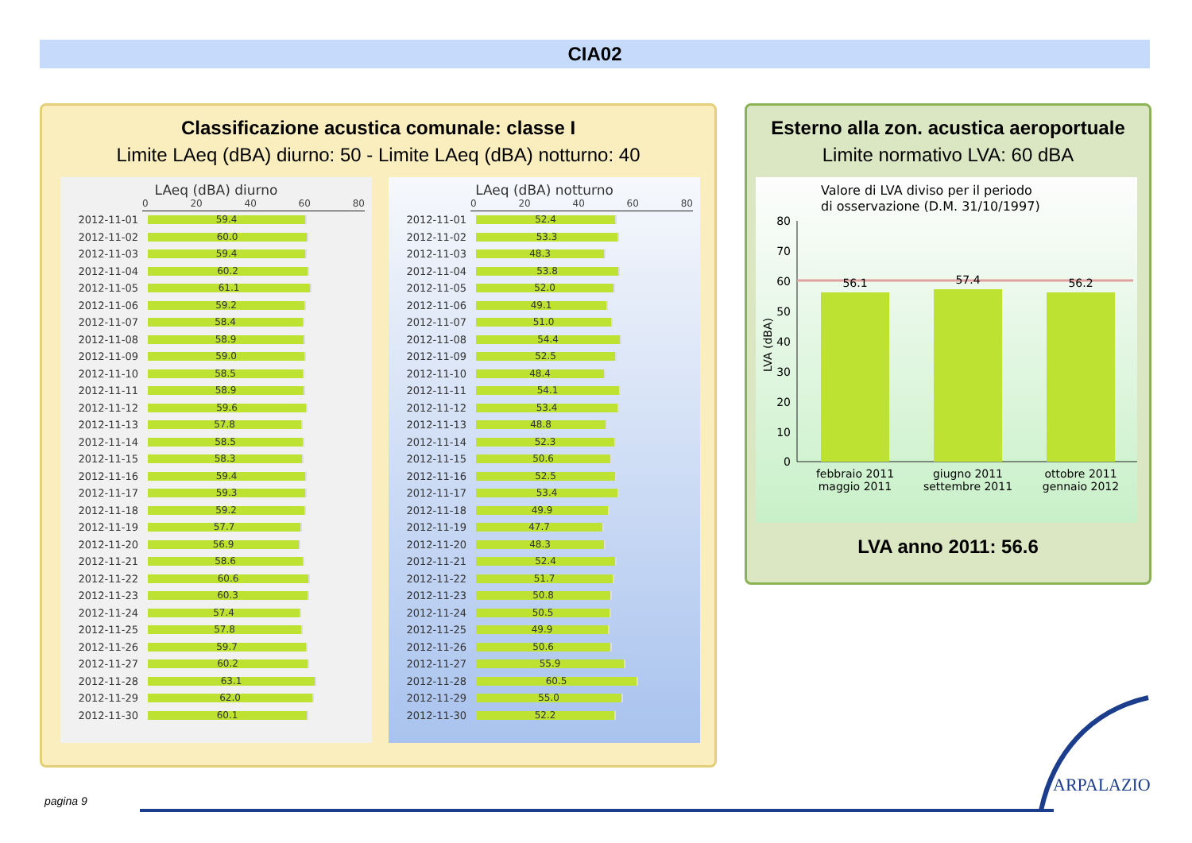CIA02
Classificazione acustica comunale: classe I
Limite LAeq (dBA) diurno: 50 - Limite LAeq (dBA) notturno: 40
LAeq (dBA) diurno
0 20 40 60 80
2012-11-01
59.4
2012-11-02
60.0
2012-11-03
59.4
2012-11-04
60.2
2012-11-05
61.1
2012-11-06
59.2
2012-11-07
58.4
2012-11-08
58.9
2012-11-09
59.0
2012-11-10
58.5
2012-11-11
58.9
2012-11-12
59.6
2012-11-13
57.8
2012-11-14
58.5
2012-11-15
58.3
2012-11-16
59.4
2012-11-17
59.3
2012-11-18
59.2
2012-11-19
57.7
2012-11-20
56.9
2012-11-21
58.6
2012-11-22
60.6
2012-11-23
60.3
2012-11-24
57.4
2012-11-25
57.8
2012-11-26
59.7
2012-11-27
60.2
2012-11-28
63.1
2012-11-29
62.0
2012-11-30
60.1
LAeq (dBA) notturno
0 20 40 60 80
2012-11-01
52.4
2012-11-02
53.3
2012-11-03
48.3
2012-11-04
53.8
2012-11-05
52.0
2012-11-06
49.1
2012-11-07
51.0
2012-11-08
54.4
2012-11-09
52.5
2012-11-10
48.4
2012-11-11
54.1
2012-11-12
53.4
2012-11-13
48.8
2012-11-14
52.3
2012-11-15
50.6
2012-11-16
52.5
2012-11-17
53.4
2012-11-18
49.9
2012-11-19
47.7
2012-11-20
48.3
2012-11-21
52.4
2012-11-22
51.7
2012-11-23
50.8
2012-11-24
50.5
2012-11-25
49.9
2012-11-26
50.6
2012-11-27
55.9
2012-11-28
60.5
2012-11-29
55.0
2012-11-30
52.2
Esterno alla zon. acustica aeroportuale
Limite normativo LVA: 60 dBA
Valore di LVA diviso per il periodo
di osservazione (D.M. 31/10/1997)
LVA (dBA)
80
70
60
50
40
30
20
10
0
56.1
57.4
56.2
febbraio 2011
maggio 2011
giugno 2011
settembre 2011
ottobre 2011
gennaio 2012
LVA anno 2011: 56.6
pagina 9
ARPALAZIO